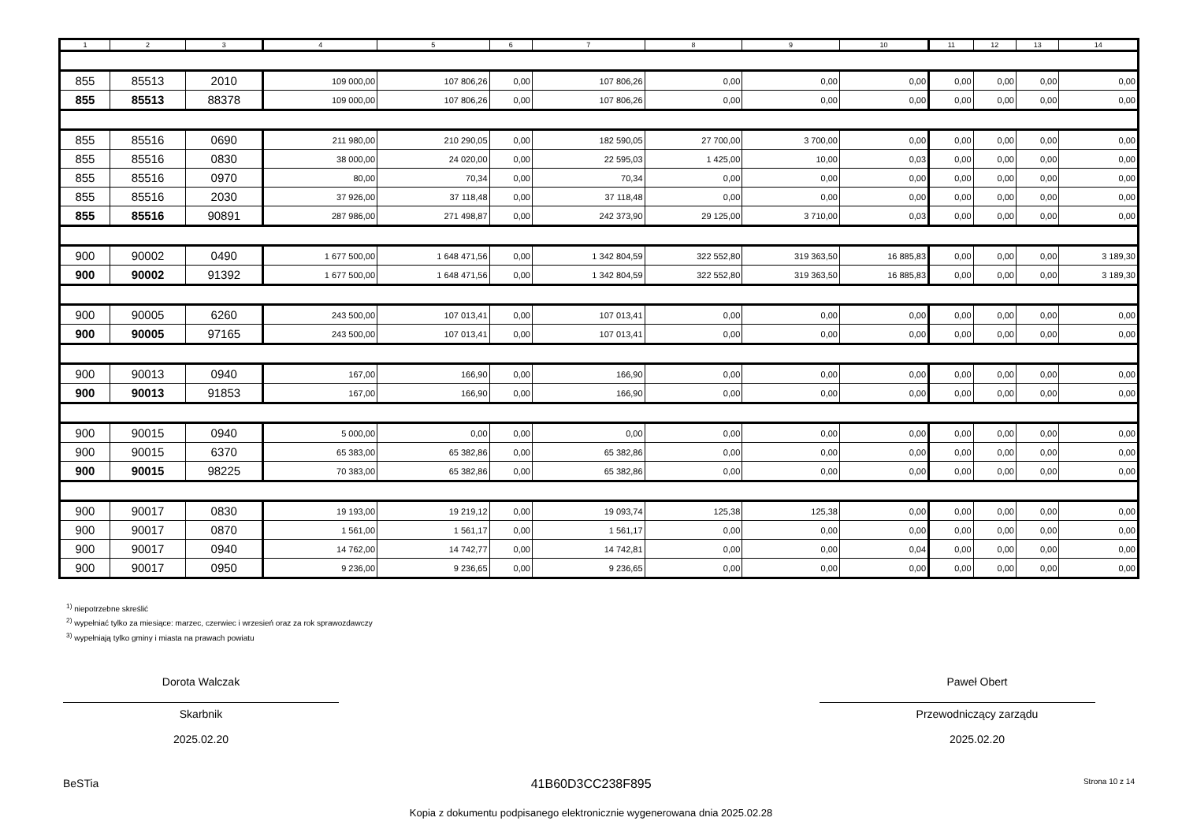| 1 | 2 | 3 | 4 | 5 | 6 | 7 | 8 | 9 | 10 | 11 | 12 | 13 | 14 |
| --- | --- | --- | --- | --- | --- | --- | --- | --- | --- | --- | --- | --- | --- |
| 855 | 85513 | 2010 | 109 000,00 | 107 806,26 | 0,00 | 107 806,26 | 0,00 | 0,00 | 0,00 | 0,00 | 0,00 | 0,00 | 0,00 |
| 855 | 85513 | 88378 | 109 000,00 | 107 806,26 | 0,00 | 107 806,26 | 0,00 | 0,00 | 0,00 | 0,00 | 0,00 | 0,00 | 0,00 |
| 855 | 85516 | 0690 | 211 980,00 | 210 290,05 | 0,00 | 182 590,05 | 27 700,00 | 3 700,00 | 0,00 | 0,00 | 0,00 | 0,00 | 0,00 |
| 855 | 85516 | 0830 | 38 000,00 | 24 020,00 | 0,00 | 22 595,03 | 1 425,00 | 10,00 | 0,03 | 0,00 | 0,00 | 0,00 | 0,00 |
| 855 | 85516 | 0970 | 80,00 | 70,34 | 0,00 | 70,34 | 0,00 | 0,00 | 0,00 | 0,00 | 0,00 | 0,00 | 0,00 |
| 855 | 85516 | 2030 | 37 926,00 | 37 118,48 | 0,00 | 37 118,48 | 0,00 | 0,00 | 0,00 | 0,00 | 0,00 | 0,00 | 0,00 |
| 855 | 85516 | 90891 | 287 986,00 | 271 498,87 | 0,00 | 242 373,90 | 29 125,00 | 3 710,00 | 0,03 | 0,00 | 0,00 | 0,00 | 0,00 |
| 900 | 90002 | 0490 | 1 677 500,00 | 1 648 471,56 | 0,00 | 1 342 804,59 | 322 552,80 | 319 363,50 | 16 885,83 | 0,00 | 0,00 | 0,00 | 3 189,30 |
| 900 | 90002 | 91392 | 1 677 500,00 | 1 648 471,56 | 0,00 | 1 342 804,59 | 322 552,80 | 319 363,50 | 16 885,83 | 0,00 | 0,00 | 0,00 | 3 189,30 |
| 900 | 90005 | 6260 | 243 500,00 | 107 013,41 | 0,00 | 107 013,41 | 0,00 | 0,00 | 0,00 | 0,00 | 0,00 | 0,00 | 0,00 |
| 900 | 90005 | 97165 | 243 500,00 | 107 013,41 | 0,00 | 107 013,41 | 0,00 | 0,00 | 0,00 | 0,00 | 0,00 | 0,00 | 0,00 |
| 900 | 90013 | 0940 | 167,00 | 166,90 | 0,00 | 166,90 | 0,00 | 0,00 | 0,00 | 0,00 | 0,00 | 0,00 | 0,00 |
| 900 | 90013 | 91853 | 167,00 | 166,90 | 0,00 | 166,90 | 0,00 | 0,00 | 0,00 | 0,00 | 0,00 | 0,00 | 0,00 |
| 900 | 90015 | 0940 | 5 000,00 | 0,00 | 0,00 | 0,00 | 0,00 | 0,00 | 0,00 | 0,00 | 0,00 | 0,00 | 0,00 |
| 900 | 90015 | 6370 | 65 383,00 | 65 382,86 | 0,00 | 65 382,86 | 0,00 | 0,00 | 0,00 | 0,00 | 0,00 | 0,00 | 0,00 |
| 900 | 90015 | 98225 | 70 383,00 | 65 382,86 | 0,00 | 65 382,86 | 0,00 | 0,00 | 0,00 | 0,00 | 0,00 | 0,00 | 0,00 |
| 900 | 90017 | 0830 | 19 193,00 | 19 219,12 | 0,00 | 19 093,74 | 125,38 | 125,38 | 0,00 | 0,00 | 0,00 | 0,00 | 0,00 |
| 900 | 90017 | 0870 | 1 561,00 | 1 561,17 | 0,00 | 1 561,17 | 0,00 | 0,00 | 0,00 | 0,00 | 0,00 | 0,00 | 0,00 |
| 900 | 90017 | 0940 | 14 762,00 | 14 742,77 | 0,00 | 14 742,81 | 0,00 | 0,00 | 0,04 | 0,00 | 0,00 | 0,00 | 0,00 |
| 900 | 90017 | 0950 | 9 236,00 | 9 236,65 | 0,00 | 9 236,65 | 0,00 | 0,00 | 0,00 | 0,00 | 0,00 | 0,00 | 0,00 |
<sup>1)</sup> niepotrzebne skreślić
<sup>2)</sup> wypełniać tylko za miesiące: marzec, czerwiec i wrzesień oraz za rok sprawozdawczy
<sup>3)</sup> wypełniają tylko gminy i miasta na prawach powiatu
Dorota Walczak
Skarbnik
2025.02.20
Paweł Obert
Przewodniczący zarządu
2025.02.20
BeSTia 41B60D3CC238F895 Strona 10 z 14
Kopia z dokumentu podpisanego elektronicznie wygenerowana dnia 2025.02.28